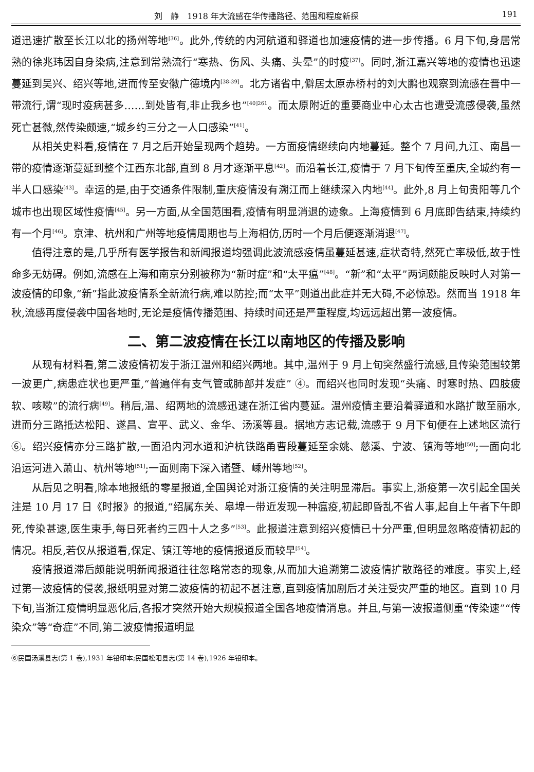刘　静　1918 年大流感在华传播路径、范围和程度新探 191
道迅速扩散至长江以北的扬州等地<sup>[36]</sup>。此外,传统的内河航道和驿道也加速疫情的进一步传播。6 月下旬,身居常熟的徐兆玮因自身染病,注意到常熟流行“寒热、伤风、头痛、头晕”的时疫<sup>[37]</sup>。同时,浙江嘉兴等地的疫情也迅速蔓延到吴兴、绍兴等地,进而传至安徽广德境内<sup>[38-39]</sup>。北方诸省中,僻居太原赤桥村的刘大鹏也观察到流感在晋中一带流行,谓“现时疫病甚多……到处皆有,非止我乡也”<sup>[40]261</sup>。而太原附近的重要商业中心太古也遭受流感侵袭,虽然死亡甚微,然传染颇速,“城乡约三分之一人口感染”<sup>[41]</sup>。
从相关史料看,疫情在 7 月之后开始呈现两个趋势。一方面疫情继续向内地蔓延。整个 7 月间,九江、南昌一带的疫情逐渐蔓延到整个江西东北部,直到 8 月才逐渐平息<sup>[42]</sup>。而沿着长江,疫情于 7 月下旬传至重庆,全城约有一半人口感染<sup>[43]</sup>。幸运的是,由于交通条件限制,重庆疫情没有溯江而上继续深入内地<sup>[44]</sup>。此外,8 月上旬贵阳等几个城市也出现区域性疫情<sup>[45]</sup>。另一方面,从全国范围看,疫情有明显消退的迹象。上海疫情到 6 月底即告结束,持续约有一个月<sup>[46]</sup>。京津、杭州和广州等地疫情周期也与上海相仿,历时一个月后便逐渐消退<sup>[47]</sup>。
值得注意的是,几乎所有医学报告和新闻报道均强调此波流感疫情虽蔓延甚速,症状奇特,然死亡率极低,故于性命多无妨碍。例如,流感在上海和南京分别被称为“新时症”和“太平瘟”<sup>[48]</sup>。“新”和“太平”两词颇能反映时人对第一波疫情的印象,“新”指此波疫情系全新流行病,难以防控;而“太平”则道出此症并无大碍,不必惊恐。然而当 1918 年秋,流感再度侵袭中国各地时,无论是疫情传播范围、持续时间还是严重程度,均远远超出第一波疫情。
二、第二波疫情在长江以南地区的传播及影响
从现有材料看,第二波疫情初发于浙江温州和绍兴两地。其中,温州于 9 月上旬突然盛行流感,且传染范围较第一波更广,病患症状也更严重,“普遍伴有支气管或肺部并发症” ④。而绍兴也同时发现“头痛、时寒时热、四肢疲软、咳嗽”的流行病<sup>[49]</sup>。稍后,温、绍两地的流感迅速在浙江省内蔓延。温州疫情主要沿着驿道和水路扩散至丽水,进而分三路抵达松阳、遂昌、宣平、武义、金华、汤溪等县。据地方志记载,流感于 9 月下旬便在上述地区流行⑥。绍兴疫情亦分三路扩散,一面沿内河水道和沪杭铁路甬曹段蔓延至余姚、慈溪、宁波、镇海等地<sup>[50]</sup>;一面向北沿运河进入萧山、杭州等地<sup>[51]</sup>;一面则南下深入诸暨、嵊州等地<sup>[52]</sup>。
从后见之明看,除本地报纸的零星报道,全国舆论对浙江疫情的关注明显滞后。事实上,浙疫第一次引起全国关注是 10 月 17 日《时报》的报道,“绍属东关、皋埠一带近发现一种瘟疫,初起即昏乱不省人事,起自上午者下午即死,传染甚速,医生束手,每日死者约三四十人之多”<sup>[53]</sup>。此报道注意到绍兴疫情已十分严重,但明显忽略疫情初起的情况。相反,若仅从报道看,保定、镇江等地的疫情报道反而较早<sup>[54]</sup>。
疫情报道滞后颇能说明新闻报道往往忽略常态的现象,从而加大追溯第二波疫情扩散路径的难度。事实上,经过第一波疫情的侵袭,报纸明显对第二波疫情的初起不甚注意,直到疫情加剧后才关注受灾严重的地区。直到 10 月下旬,当浙江疫情明显恶化后,各报才突然开始大规模报道全国各地疫情消息。并且,与第一波报道侧重“传染速”“传染众”等“奇症”不同,第二波疫情报道明显
⑥民国汤溪县志(第 1 卷),1931 年铅印本;民国松阳县志(第 14 卷),1926 年铅印本。